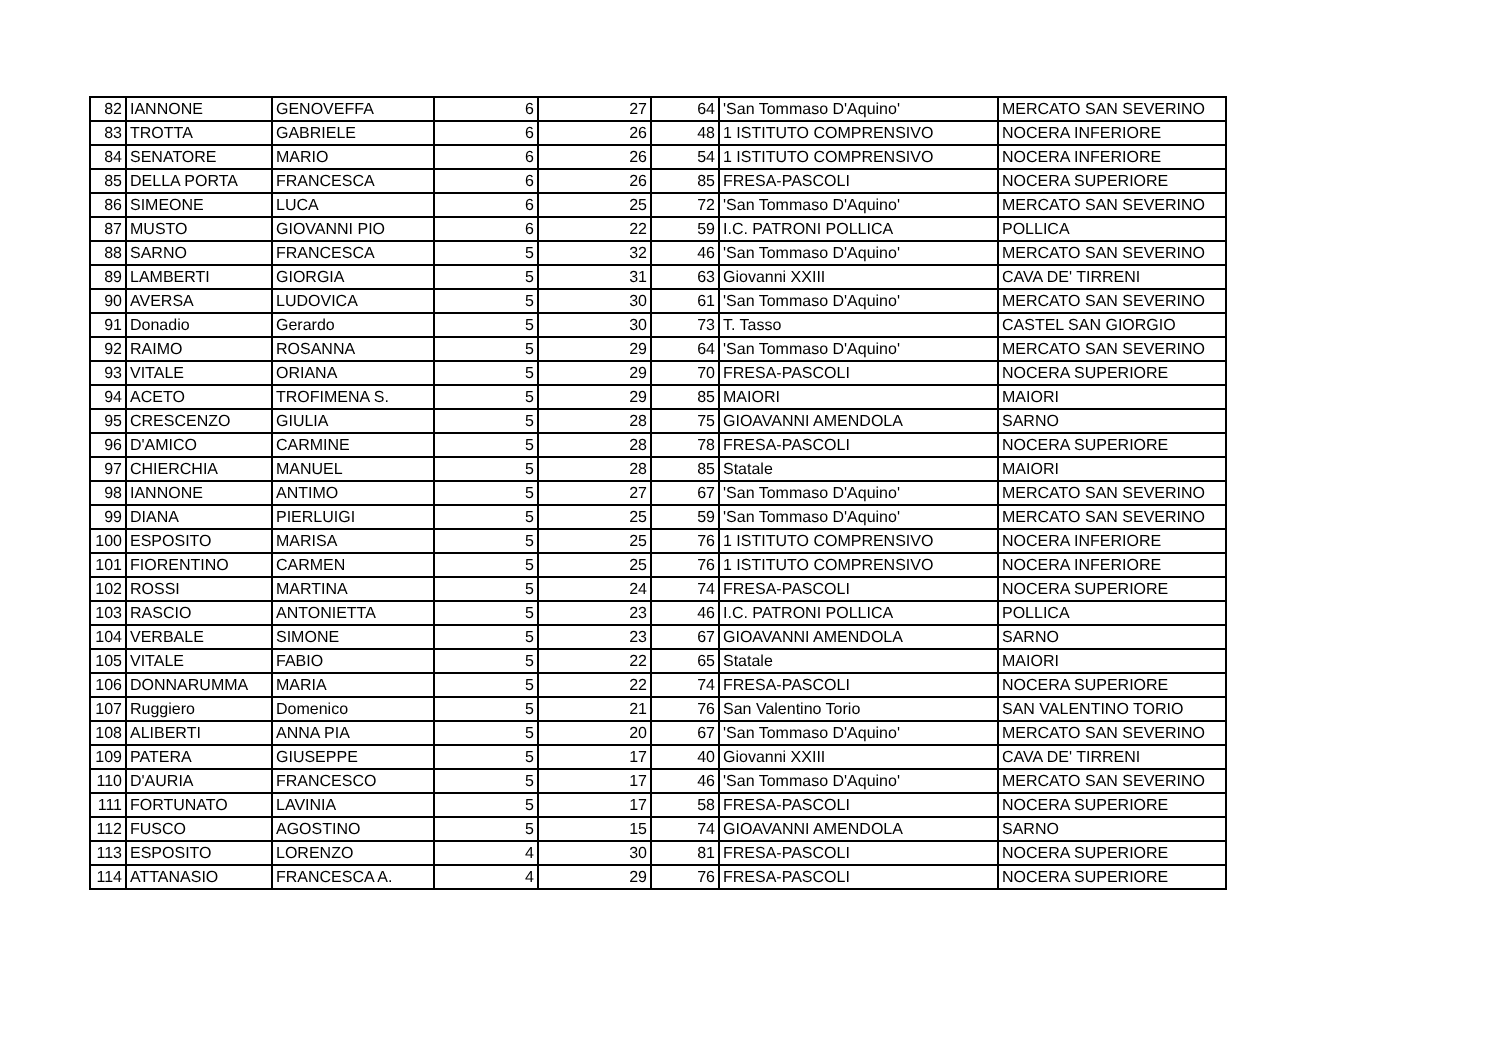| 82 | IANNONE | GENOVEFFA | 6 | 27 | 64 | 'San Tommaso D'Aquino' | MERCATO SAN SEVERINO |
| 83 | TROTTA | GABRIELE | 6 | 26 | 48 | 1 ISTITUTO COMPRENSIVO | NOCERA INFERIORE |
| 84 | SENATORE | MARIO | 6 | 26 | 54 | 1 ISTITUTO COMPRENSIVO | NOCERA INFERIORE |
| 85 | DELLA PORTA | FRANCESCA | 6 | 26 | 85 | FRESA-PASCOLI | NOCERA SUPERIORE |
| 86 | SIMEONE | LUCA | 6 | 25 | 72 | 'San Tommaso D'Aquino' | MERCATO SAN SEVERINO |
| 87 | MUSTO | GIOVANNI PIO | 6 | 22 | 59 | I.C. PATRONI POLLICA | POLLICA |
| 88 | SARNO | FRANCESCA | 5 | 32 | 46 | 'San Tommaso D'Aquino' | MERCATO SAN SEVERINO |
| 89 | LAMBERTI | GIORGIA | 5 | 31 | 63 | Giovanni XXIII | CAVA DE' TIRRENI |
| 90 | AVERSA | LUDOVICA | 5 | 30 | 61 | 'San Tommaso D'Aquino' | MERCATO SAN SEVERINO |
| 91 | Donadio | Gerardo | 5 | 30 | 73 | T. Tasso | CASTEL SAN GIORGIO |
| 92 | RAIMO | ROSANNA | 5 | 29 | 64 | 'San Tommaso D'Aquino' | MERCATO SAN SEVERINO |
| 93 | VITALE | ORIANA | 5 | 29 | 70 | FRESA-PASCOLI | NOCERA SUPERIORE |
| 94 | ACETO | TROFIMENA S. | 5 | 29 | 85 | MAIORI | MAIORI |
| 95 | CRESCENZO | GIULIA | 5 | 28 | 75 | GIOAVANNI AMENDOLA | SARNO |
| 96 | D'AMICO | CARMINE | 5 | 28 | 78 | FRESA-PASCOLI | NOCERA SUPERIORE |
| 97 | CHIERCHIA | MANUEL | 5 | 28 | 85 | Statale | MAIORI |
| 98 | IANNONE | ANTIMO | 5 | 27 | 67 | 'San Tommaso D'Aquino' | MERCATO SAN SEVERINO |
| 99 | DIANA | PIERLUIGI | 5 | 25 | 59 | 'San Tommaso D'Aquino' | MERCATO SAN SEVERINO |
| 100 | ESPOSITO | MARISA | 5 | 25 | 76 | 1 ISTITUTO COMPRENSIVO | NOCERA INFERIORE |
| 101 | FIORENTINO | CARMEN | 5 | 25 | 76 | 1 ISTITUTO COMPRENSIVO | NOCERA INFERIORE |
| 102 | ROSSI | MARTINA | 5 | 24 | 74 | FRESA-PASCOLI | NOCERA SUPERIORE |
| 103 | RASCIO | ANTONIETTA | 5 | 23 | 46 | I.C. PATRONI POLLICA | POLLICA |
| 104 | VERBALE | SIMONE | 5 | 23 | 67 | GIOAVANNI AMENDOLA | SARNO |
| 105 | VITALE | FABIO | 5 | 22 | 65 | Statale | MAIORI |
| 106 | DONNARUMMA | MARIA | 5 | 22 | 74 | FRESA-PASCOLI | NOCERA SUPERIORE |
| 107 | Ruggiero | Domenico | 5 | 21 | 76 | San Valentino Torio | SAN VALENTINO TORIO |
| 108 | ALIBERTI | ANNA PIA | 5 | 20 | 67 | 'San Tommaso D'Aquino' | MERCATO SAN SEVERINO |
| 109 | PATERA | GIUSEPPE | 5 | 17 | 40 | Giovanni XXIII | CAVA DE' TIRRENI |
| 110 | D'AURIA | FRANCESCO | 5 | 17 | 46 | 'San Tommaso D'Aquino' | MERCATO SAN SEVERINO |
| 111 | FORTUNATO | LAVINIA | 5 | 17 | 58 | FRESA-PASCOLI | NOCERA SUPERIORE |
| 112 | FUSCO | AGOSTINO | 5 | 15 | 74 | GIOAVANNI AMENDOLA | SARNO |
| 113 | ESPOSITO | LORENZO | 4 | 30 | 81 | FRESA-PASCOLI | NOCERA SUPERIORE |
| 114 | ATTANASIO | FRANCESCA A. | 4 | 29 | 76 | FRESA-PASCOLI | NOCERA SUPERIORE |